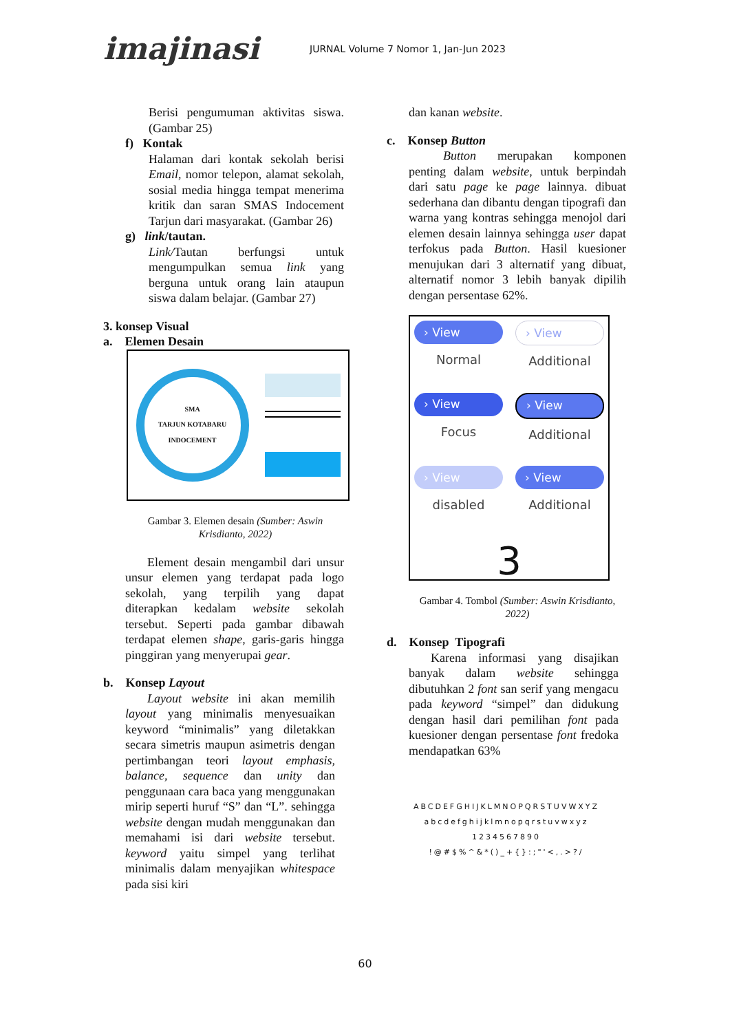imajinasi
JURNAL Volume 7 Nomor 1, Jan-Jun 2023
Berisi pengumuman aktivitas siswa. (Gambar 25)
f) Kontak
Halaman dari kontak sekolah berisi Email, nomor telepon, alamat sekolah, sosial media hingga tempat menerima kritik dan saran SMAS Indocement Tarjun dari masyarakat. (Gambar 26)
g) link/tautan.
Link/Tautan berfungsi untuk mengumpulkan semua link yang berguna untuk orang lain ataupun siswa dalam belajar. (Gambar 27)
3. konsep Visual
a. Elemen Desain
SMA
TARJUN KOTABARU
INDOCEMENT
Gambar 3. Elemen desain (Sumber: Aswin Krisdianto, 2022)
Element desain mengambil dari unsur unsur elemen yang terdapat pada logo sekolah, yang terpilih yang dapat diterapkan kedalam website sekolah tersebut. Seperti pada gambar dibawah terdapat elemen shape, garis-garis hingga pinggiran yang menyerupai gear.
b. Konsep Layout
Layout website ini akan memilih layout yang minimalis menyesuaikan keyword “minimalis” yang diletakkan secara simetris maupun asimetris dengan pertimbangan teori layout emphasis, balance, sequence dan unity dan penggunaan cara baca yang menggunakan mirip seperti huruf “S” dan “L”. sehingga website dengan mudah menggunakan dan memahami isi dari website tersebut. keyword yaitu simpel yang terlihat minimalis dalam menyajikan whitespace pada sisi kiri
dan kanan website.
c. Konsep Button
Button merupakan komponen penting dalam website, untuk berpindah dari satu page ke page lainnya. dibuat sederhana dan dibantu dengan tipografi dan warna yang kontras sehingga menojol dari elemen desain lainnya sehingga user dapat terfokus pada Button. Hasil kuesioner menujukan dari 3 alternatif yang dibuat, alternatif nomor 3 lebih banyak dipilih dengan persentase 62%.
› View
Normal
› View
Additional
› View
Focus
› View
Additional
› View
disabled
› View
Additional
3
Gambar 4. Tombol (Sumber: Aswin Krisdianto, 2022)
d. Konsep Tipografi
Karena informasi yang disajikan banyak dalam website sehingga dibutuhkan 2 font san serif yang mengacu pada keyword “simpel” dan didukung dengan hasil dari pemilihan font pada kuesioner dengan persentase font fredoka mendapatkan 63%
ABCDEFGHIJKLMNOPQRSTUVWXYZ
abcdefghijklmnopqrstuvwxyz
1234567890
!@#$%^&*()_+{}:;"'<,.>?/
60